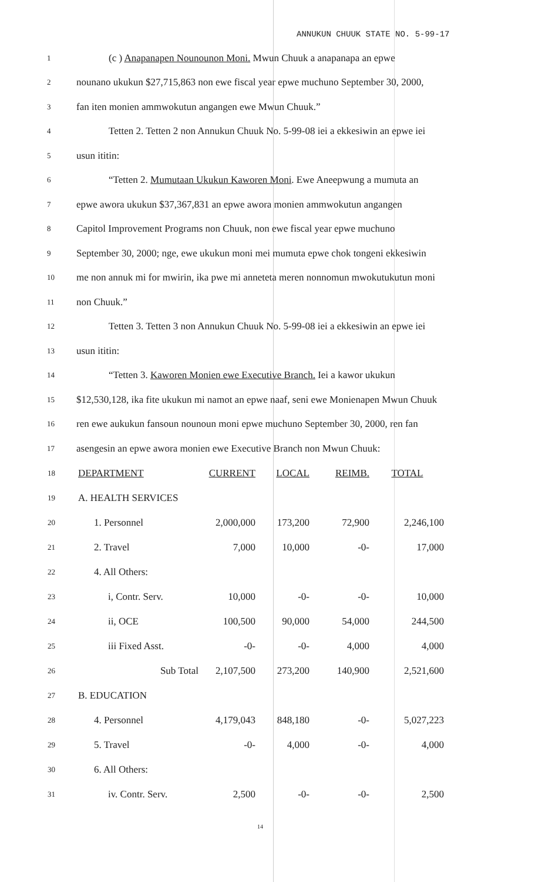ANNUKUN CHUUK STATE NO. 5-99-17
1 (c ) Anapanapen Nounounon Moni. Mwun Chuuk a anapanapa an epwe
2 nounano ukukun $27,715,863 non ewe fiscal year epwe muchuno September 30, 2000,
3 fan iten monien ammwokutun angangen ewe Mwun Chuuk.”
4 Tetten 2. Tetten 2 non Annukun Chuuk No. 5-99-08 iei a ekkesiwin an epwe iei
5 usun ititin:
6 “Tetten 2. Mumutaan Ukukun Kaworen Moni. Ewe Aneepwung a mumuta an
7 epwe awora ukukun $37,367,831 an epwe awora monien ammwokutun angangen
8 Capitol Improvement Programs non Chuuk, non ewe fiscal year epwe muchuno
9 September 30, 2000; nge, ewe ukukun moni mei mumuta epwe chok tongeni ekkesiwin
10 me non annuk mi for mwirin, ika pwe mi anneteta meren nonnomun mwokutukutun moni
11 non Chuuk.”
12 Tetten 3. Tetten 3 non Annukun Chuuk No. 5-99-08 iei a ekkesiwin an epwe iei
13 usun ititin:
14 “Tetten 3. Kaworen Monien ewe Executive Branch. Iei a kawor ukukun
15 $12,530,128, ika fite ukukun mi namot an epwe naaf, seni ewe Monienapen Mwun Chuuk
16 ren ewe aukukun fansoun nounoun moni epwe muchuno September 30, 2000, ren fan
17 asengesin an epwe awora monien ewe Executive Branch non Mwun Chuuk:
| 18 | DEPARTMENT | CURRENT | LOCAL | REIMB. | TOTAL |
| 19 | A. HEALTH SERVICES | | | | |
| 20 | 1. Personnel | 2,000,000 | 173,200 | 72,900 | 2,246,100 |
| 21 | 2. Travel | 7,000 | 10,000 | -0- | 17,000 |
| 22 | 4. All Others: | | | | |
| 23 | i, Contr. Serv. | 10,000 | -0- | -0- | 10,000 |
| 24 | ii, OCE | 100,500 | 90,000 | 54,000 | 244,500 |
| 25 | iii Fixed Asst. | -0- | -0- | 4,000 | 4,000 |
| 26 | Sub Total | 2,107,500 | 273,200 | 140,900 | 2,521,600 |
| 27 | B. EDUCATION | | | | |
| 28 | 4. Personnel | 4,179,043 | 848,180 | -0- | 5,027,223 |
| 29 | 5. Travel | -0- | 4,000 | -0- | 4,000 |
| 30 | 6. All Others: | | | | |
| 31 | iv. Contr. Serv. | 2,500 | -0- | -0- | 2,500 |
14